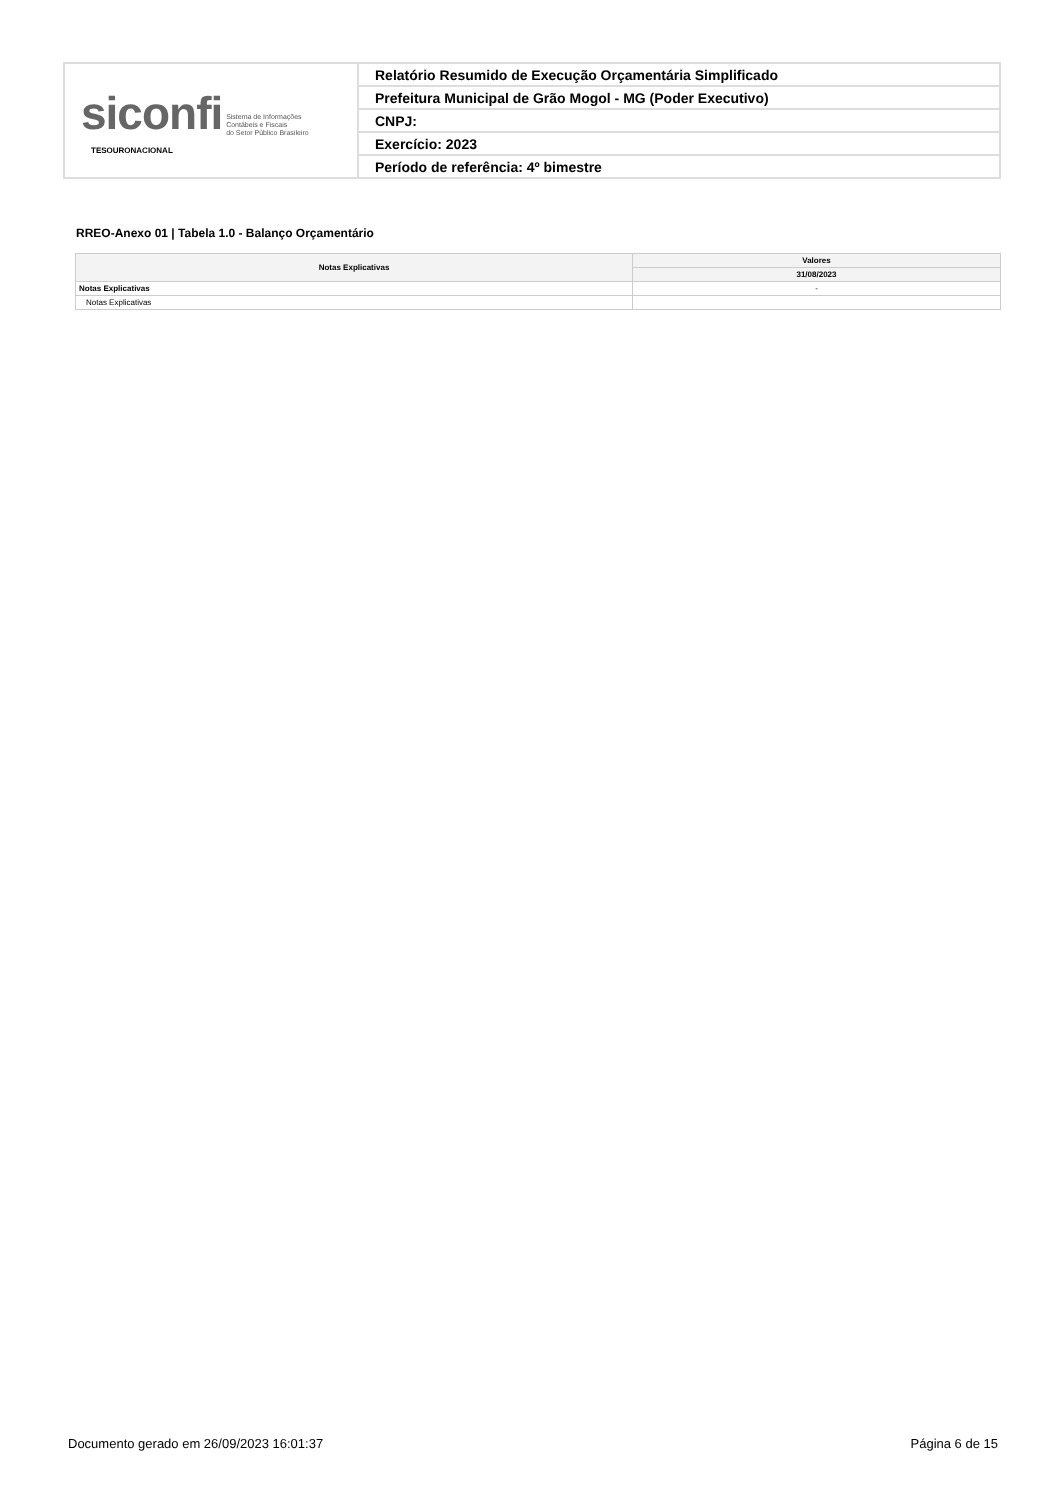| siconfi Sistema de Informações Contábeis e Fiscais do Setor Público Brasileiro TESOURONACIONAL | Relatório Resumido de Execução Orçamentária Simplificado |
| | Prefeitura Municipal de Grão Mogol - MG (Poder Executivo) |
| | CNPJ: |
| | Exercício: 2023 |
| | Período de referência: 4º bimestre |
RREO-Anexo 01 | Tabela 1.0 - Balanço Orçamentário
| Notas Explicativas | Valores |
| --- | --- |
| | 31/08/2023 |
| Notas Explicativas | - |
| Notas Explicativas | |
Documento gerado em 26/09/2023 16:01:37 Página 6 de 15